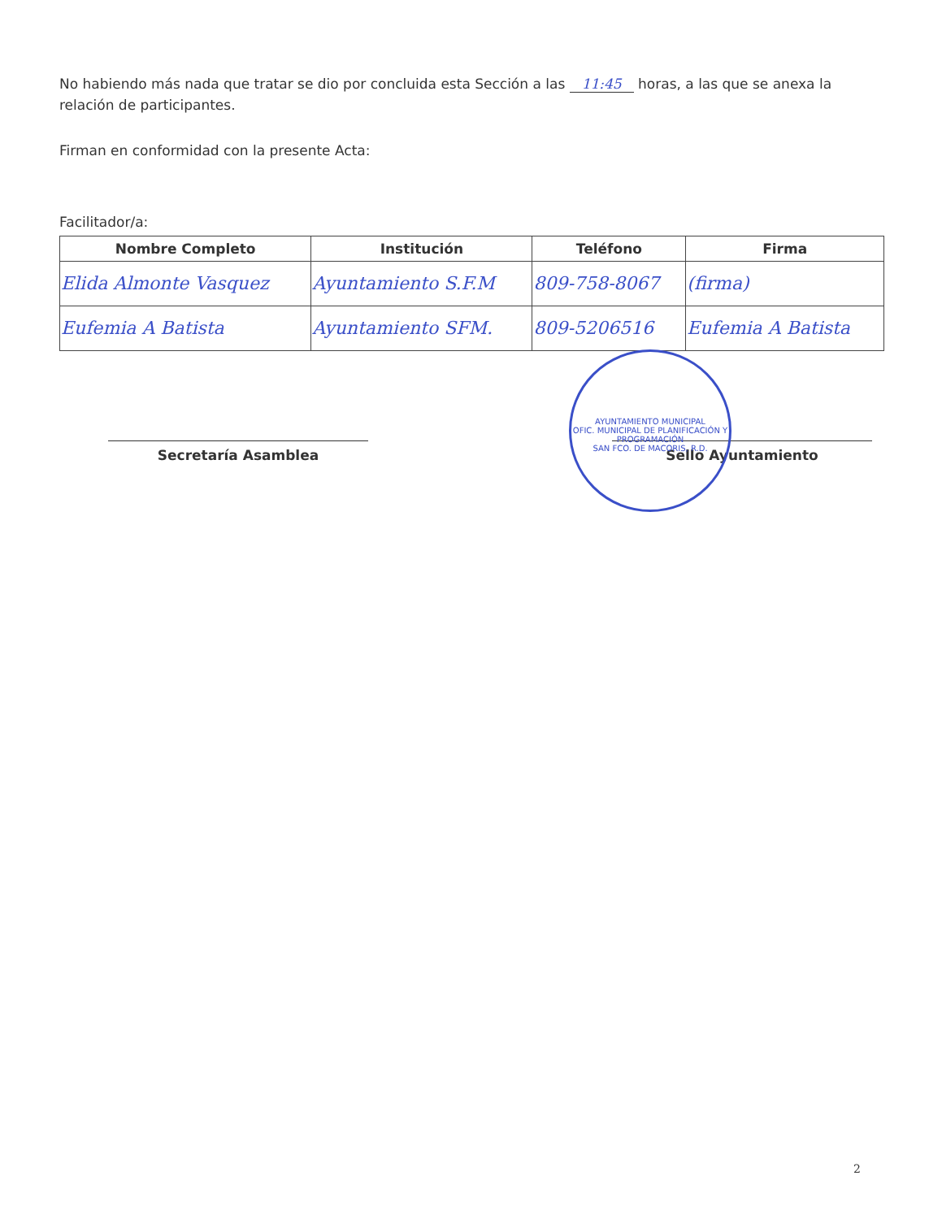No habiendo más nada que tratar se dio por concluida esta Sección a las 11:45 horas, a las que se anexa la relación de participantes.
Firman en conformidad con la presente Acta:
Facilitador/a:
| Nombre Completo | Institución | Teléfono | Firma |
| --- | --- | --- | --- |
| Elida Almonte Vasquez | Ayuntamiento S.F.M | 809-758-8067 | (firma) |
| Eufemia A Batista | Ayuntamiento SFM. | 809-5206516 | Eufemia A Batista |
Secretaría Asamblea Sello Ayuntamiento
AYUNTAMIENTO MUNICIPAL
OFIC. MUNICIPAL DE PLANIFICACIÓN Y PROGRAMACIÓN
SAN FCO. DE MACORIS, R.D.
2